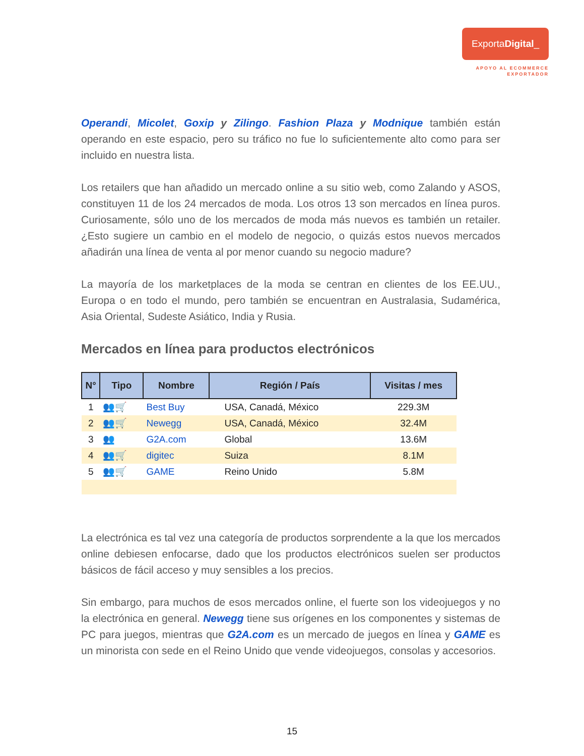ExportaDigital_
APOYO AL ECOMMERCE
EXPORTADOR
Operandi, Micolet, Goxip y Zilingo. Fashion Plaza y Modnique también están operando en este espacio, pero su tráfico no fue lo suficientemente alto como para ser incluido en nuestra lista.
Los retailers que han añadido un mercado online a su sitio web, como Zalando y ASOS, constituyen 11 de los 24 mercados de moda. Los otros 13 son mercados en línea puros. Curiosamente, sólo uno de los mercados de moda más nuevos es también un retailer. ¿Esto sugiere un cambio en el modelo de negocio, o quizás estos nuevos mercados añadirán una línea de venta al por menor cuando su negocio madure?
La mayoría de los marketplaces de la moda se centran en clientes de los EE.UU., Europa o en todo el mundo, pero también se encuentran en Australasia, Sudamérica, Asia Oriental, Sudeste Asiático, India y Rusia.
Mercados en línea para productos electrónicos
| N° | Tipo | Nombre | Región / País | Visitas / mes |
| --- | --- | --- | --- | --- |
| 1 | 👥🛒 | Best Buy | USA, Canadá, México | 229.3M |
| 2 | 👥🛒 | Newegg | USA, Canadá, México | 32.4M |
| 3 | 👥 | G2A.com | Global | 13.6M |
| 4 | 👥🛒 | digitec | Suiza | 8.1M |
| 5 | 👥🛒 | GAME | Reino Unido | 5.8M |
La electrónica es tal vez una categoría de productos sorprendente a la que los mercados online debiesen enfocarse, dado que los productos electrónicos suelen ser productos básicos de fácil acceso y muy sensibles a los precios.
Sin embargo, para muchos de esos mercados online, el fuerte son los videojuegos y no la electrónica en general. Newegg tiene sus orígenes en los componentes y sistemas de PC para juegos, mientras que G2A.com es un mercado de juegos en línea y GAME es un minorista con sede en el Reino Unido que vende videojuegos, consolas y accesorios.
15